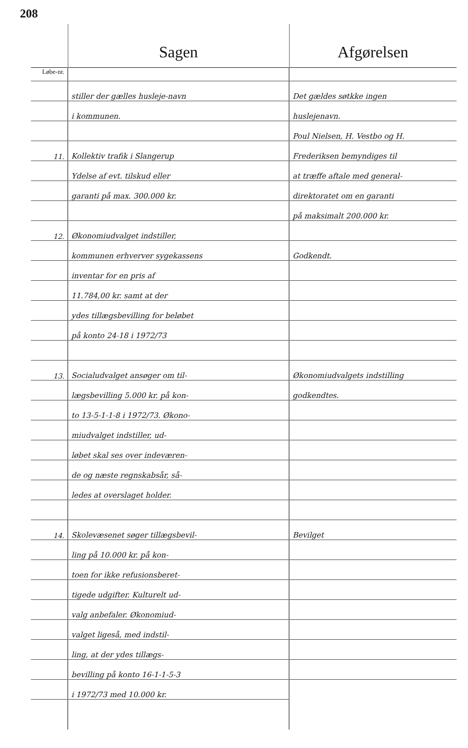208
| | Sagen | Afgørelsen |
| --- | --- | --- |
| Løbe-nr. | | |
| | stiller der gælles husleje-navn | Det gældes søtkke ingen |
| | i kommunen. | huslejenavn. |
| | | Poul Nielsen, H. Vestbo og H. |
| 11. | Kollektiv trafik i Slangerup | Frederiksen bemyndiges til |
| | Ydelse af evt. tilskud eller | at træffe aftale med general- |
| | garanti på max. 300.000 kr. | direktoratet om en garanti |
| | | på maksimalt 200.000 kr. |
| 12. | Økonomiudvalget indstiller, | |
| | kommunen erhverver sygekassens | Godkendt. |
| | inventar for en pris af | |
| | 11.784,00 kr. samt at der | |
| | ydes tillægsbevilling for beløbet | |
| | på konto 24-18 i 1972/73 | |
| 13. | Socialudvalget ansøger om til- | Økonomiudvalgets indstilling |
| | lægsbevilling 5.000 kr. på kon- | godkendtes. |
| | to 13-5-1-1-8 i 1972/73. Økono- | |
| | miudvalget indstiller, ud- | |
| | løbet skal ses over indeværen- | |
| | de og næste regnskabsår, så- | |
| | ledes at overslaget holder. | |
| 14. | Skolevæsenet søger tillægsbevil- | Bevilget |
| | ling på 10.000 kr. på kon- | |
| | toen for ikke refusionsberet- | |
| | tigede udgifter. Kulturelt ud- | |
| | valg anbefaler. Økonomiud- | |
| | valget ligeså, med indstil- | |
| | ling, at der ydes tillægs- | |
| | bevilling på konto 16-1-1-5-3 | |
| | i 1972/73 med 10.000 kr. | |